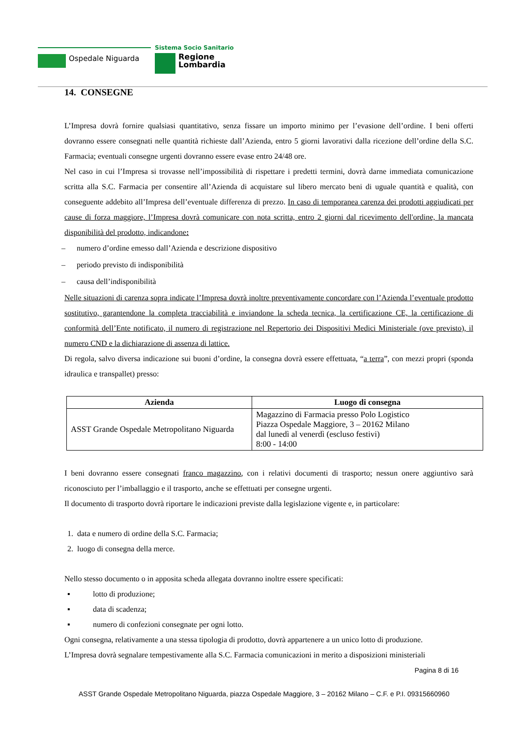Ospedale Niguarda
Sistema Socio Sanitario
Regione
Lombardia
14. CONSEGNE
L’Impresa dovrà fornire qualsiasi quantitativo, senza fissare un importo minimo per l’evasione dell’ordine. I beni offerti dovranno essere consegnati nelle quantità richieste dall’Azienda, entro 5 giorni lavorativi dalla ricezione dell’ordine della S.C. Farmacia; eventuali consegne urgenti dovranno essere evase entro 24/48 ore.
Nel caso in cui l’Impresa si trovasse nell’impossibilità di rispettare i predetti termini, dovrà darne immediata comunicazione scritta alla S.C. Farmacia per consentire all’Azienda di acquistare sul libero mercato beni di uguale quantità e qualità, con conseguente addebito all’Impresa dell’eventuale differenza di prezzo. In caso di temporanea carenza dei prodotti aggiudicati per cause di forza maggiore, l’Impresa dovrà comunicare con nota scritta, entro 2 giorni dal ricevimento dell'ordine, la mancata disponibilità del prodotto, indicandone:
– numero d’ordine emesso dall’Azienda e descrizione dispositivo
– periodo previsto di indisponibilità
– causa dell’indisponibilità
Nelle situazioni di carenza sopra indicate l’Impresa dovrà inoltre preventivamente concordare con l’Azienda l’eventuale prodotto sostitutivo, garantendone la completa tracciabilità e inviandone la scheda tecnica, la certificazione CE, la certificazione di conformità dell’Ente notificato, il numero di registrazione nel Repertorio dei Dispositivi Medici Ministeriale (ove previsto), il numero CND e la dichiarazione di assenza di lattice.
Di regola, salvo diversa indicazione sui buoni d’ordine, la consegna dovrà essere effettuata, “a terra”, con mezzi propri (sponda idraulica e transpallet) presso:
| Azienda | Luogo di consegna |
| --- | --- |
| ASST Grande Ospedale Metropolitano Niguarda | Magazzino di Farmacia presso Polo Logistico Piazza Ospedale Maggiore, 3 – 20162 Milano dal lunedì al venerdì (escluso festivi) 8:00 - 14:00 |
I beni dovranno essere consegnati franco magazzino, con i relativi documenti di trasporto; nessun onere aggiuntivo sarà riconosciuto per l’imballaggio e il trasporto, anche se effettuati per consegne urgenti.
Il documento di trasporto dovrà riportare le indicazioni previste dalla legislazione vigente e, in particolare:
1. data e numero di ordine della S.C. Farmacia;
2. luogo di consegna della merce.
Nello stesso documento o in apposita scheda allegata dovranno inoltre essere specificati:
▪ lotto di produzione;
▪ data di scadenza;
▪ numero di confezioni consegnate per ogni lotto.
Ogni consegna, relativamente a una stessa tipologia di prodotto, dovrà appartenere a un unico lotto di produzione.
L’Impresa dovrà segnalare tempestivamente alla S.C. Farmacia comunicazioni in merito a disposizioni ministeriali
Pagina 8 di 16
ASST Grande Ospedale Metropolitano Niguarda, piazza Ospedale Maggiore, 3 – 20162 Milano – C.F. e P.I. 09315660960